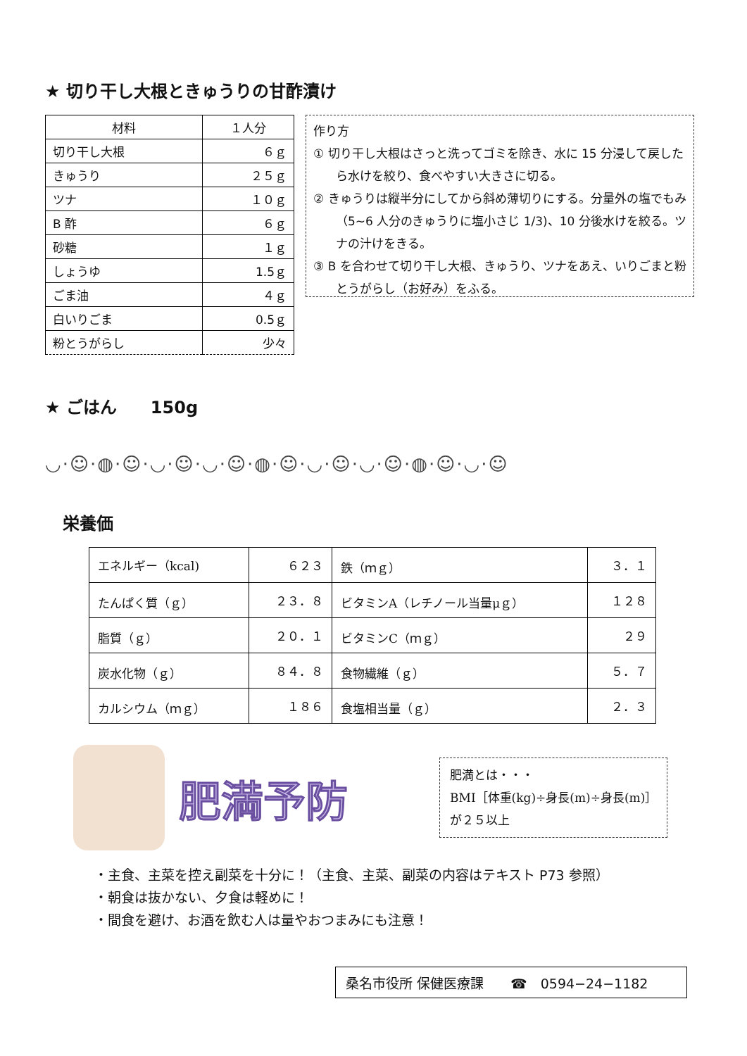★ 切り干し大根ときゅうりの甘酢漬け
| 材料 | １人分 |
| --- | --- |
| 切り干し大根 | ６ｇ |
| きゅうり | ２５ｇ |
| ツナ | １０ｇ |
| B 酢 | ６ｇ |
| 砂糖 | １ｇ |
| しょうゆ | 1.5ｇ |
| ごま油 | ４ｇ |
| 白いりごま | 0.5ｇ |
| 粉とうがらし | 少々 |
作り方
① 切り干し大根はさっと洗ってゴミを除き、水に 15 分浸して戻したら水けを絞り、食べやすい大きさに切る。
② きゅうりは縦半分にしてから斜め薄切りにする。分量外の塩でもみ（5~6 人分のきゅうりに塩小さじ 1/3)、10 分後水けを絞る。ツナの汁けをきる。
③ B を合わせて切り干し大根、きゅうり、ツナをあえ、いりごまと粉とうがらし（お好み）をふる。
★ ごはん　　150g
◡·☺·◍·☺·◡·☺·◡·☺·◍·☺·◡·☺·◡·☺·◍·☺·◡·☺
栄養価
| エネルギー（kcal) | ６２３ | 鉄（ｍｇ） | ３．１ |
| たんぱく質（ｇ） | ２３．８ | ビタミンA（レチノール当量μｇ） | １２８ |
| 脂質（ｇ） | ２０．１ | ビタミンC（ｍｇ） | ２９ |
| 炭水化物（ｇ） | ８４．８ | 食物繊維（ｇ） | ５．７ |
| カルシウム（ｍｇ） | １８６ | 食塩相当量（ｇ） | ２．３ |
肥満予防
肥満とは・・・
BMI［体重(kg)÷身長(m)÷身長(m)］
が２５以上
・主食、主菜を控え副菜を十分に！（主食、主菜、副菜の内容はテキスト P73 参照）
・朝食は抜かない、夕食は軽めに！
・間食を避け、お酒を飲む人は量やおつまみにも注意！
桑名市役所 保健医療課　　☎　0594−24−1182